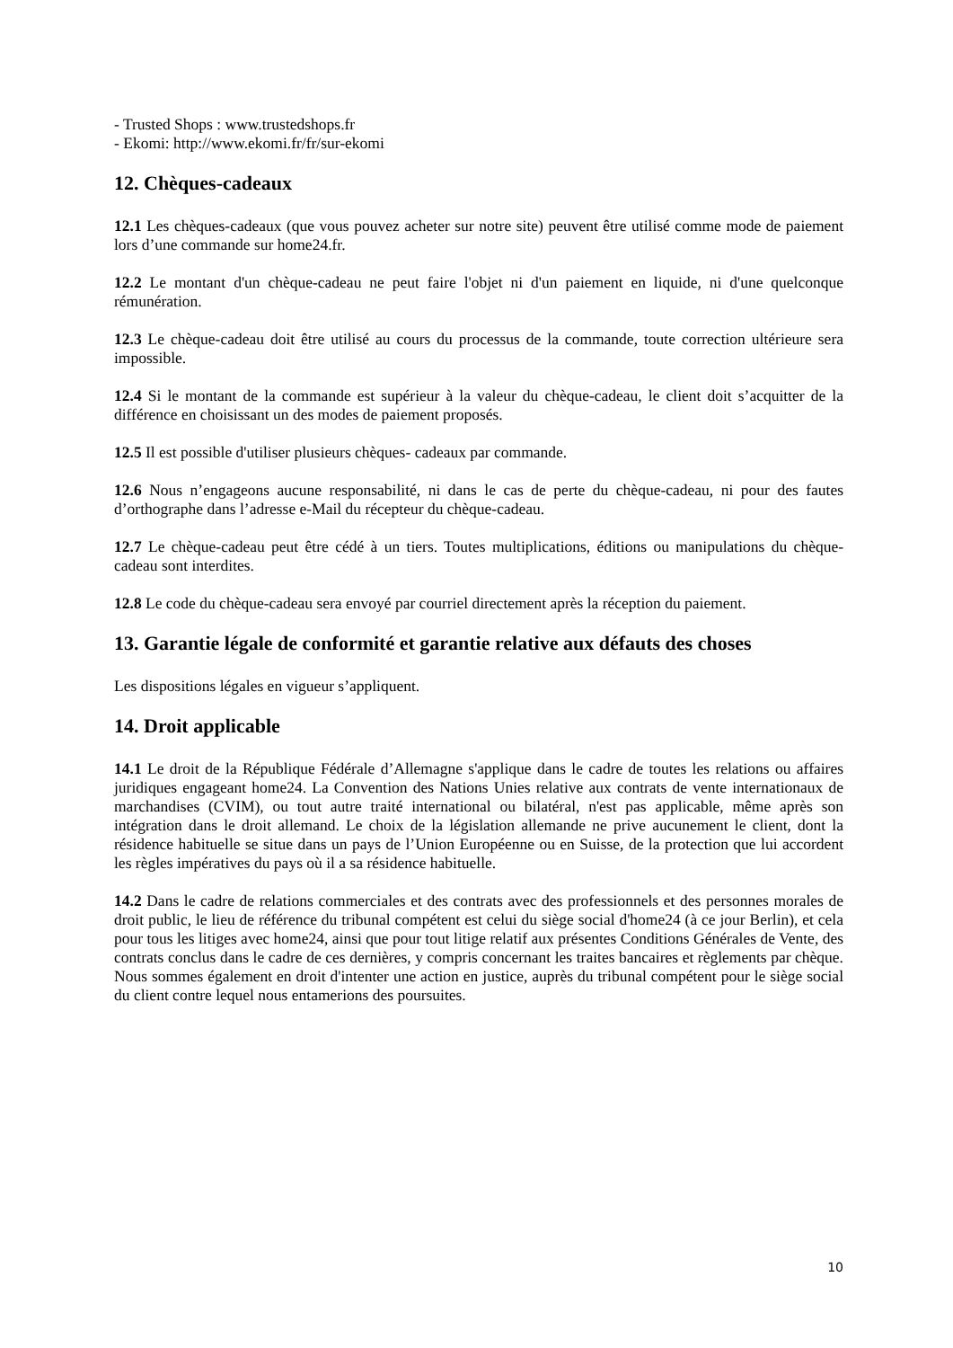- Trusted Shops : www.trustedshops.fr
- Ekomi: http://www.ekomi.fr/fr/sur-ekomi
12. Chèques-cadeaux
12.1 Les chèques-cadeaux (que vous pouvez acheter sur notre site) peuvent être utilisé comme mode de paiement lors d’une commande sur home24.fr.
12.2 Le montant d'un chèque-cadeau ne peut faire l'objet ni d'un paiement en liquide, ni d'une quelconque rémunération.
12.3 Le chèque-cadeau doit être utilisé au cours du processus de la commande, toute correction ultérieure sera impossible.
12.4 Si le montant de la commande est supérieur à la valeur du chèque-cadeau, le client doit s’acquitter de la différence en choisissant un des modes de paiement proposés.
12.5 Il est possible d'utiliser plusieurs chèques- cadeaux par commande.
12.6 Nous n’engageons aucune responsabilité, ni dans le cas de perte du chèque-cadeau, ni pour des fautes d’orthographe dans l’adresse e-Mail du récepteur du chèque-cadeau.
12.7 Le chèque-cadeau peut être cédé à un tiers. Toutes multiplications, éditions ou manipulations du chèque-cadeau sont interdites.
12.8 Le code du chèque-cadeau sera envoyé par courriel directement après la réception du paiement.
13. Garantie légale de conformité et garantie relative aux défauts des choses
Les dispositions légales en vigueur s’appliquent.
14. Droit applicable
14.1 Le droit de la République Fédérale d’Allemagne s'applique dans le cadre de toutes les relations ou affaires juridiques engageant home24. La Convention des Nations Unies relative aux contrats de vente internationaux de marchandises (CVIM), ou tout autre traité international ou bilatéral, n'est pas applicable, même après son intégration dans le droit allemand. Le choix de la législation allemande ne prive aucunement le client, dont la résidence habituelle se situe dans un pays de l’Union Européenne ou en Suisse, de la protection que lui accordent les règles impératives du pays où il a sa résidence habituelle.
14.2 Dans le cadre de relations commerciales et des contrats avec des professionnels et des personnes morales de droit public, le lieu de référence du tribunal compétent est celui du siège social d'home24 (à ce jour Berlin), et cela pour tous les litiges avec home24, ainsi que pour tout litige relatif aux présentes Conditions Générales de Vente, des contrats conclus dans le cadre de ces dernières, y compris concernant les traites bancaires et règlements par chèque. Nous sommes également en droit d'intenter une action en justice, auprès du tribunal compétent pour le siège social du client contre lequel nous entamerions des poursuites.
10